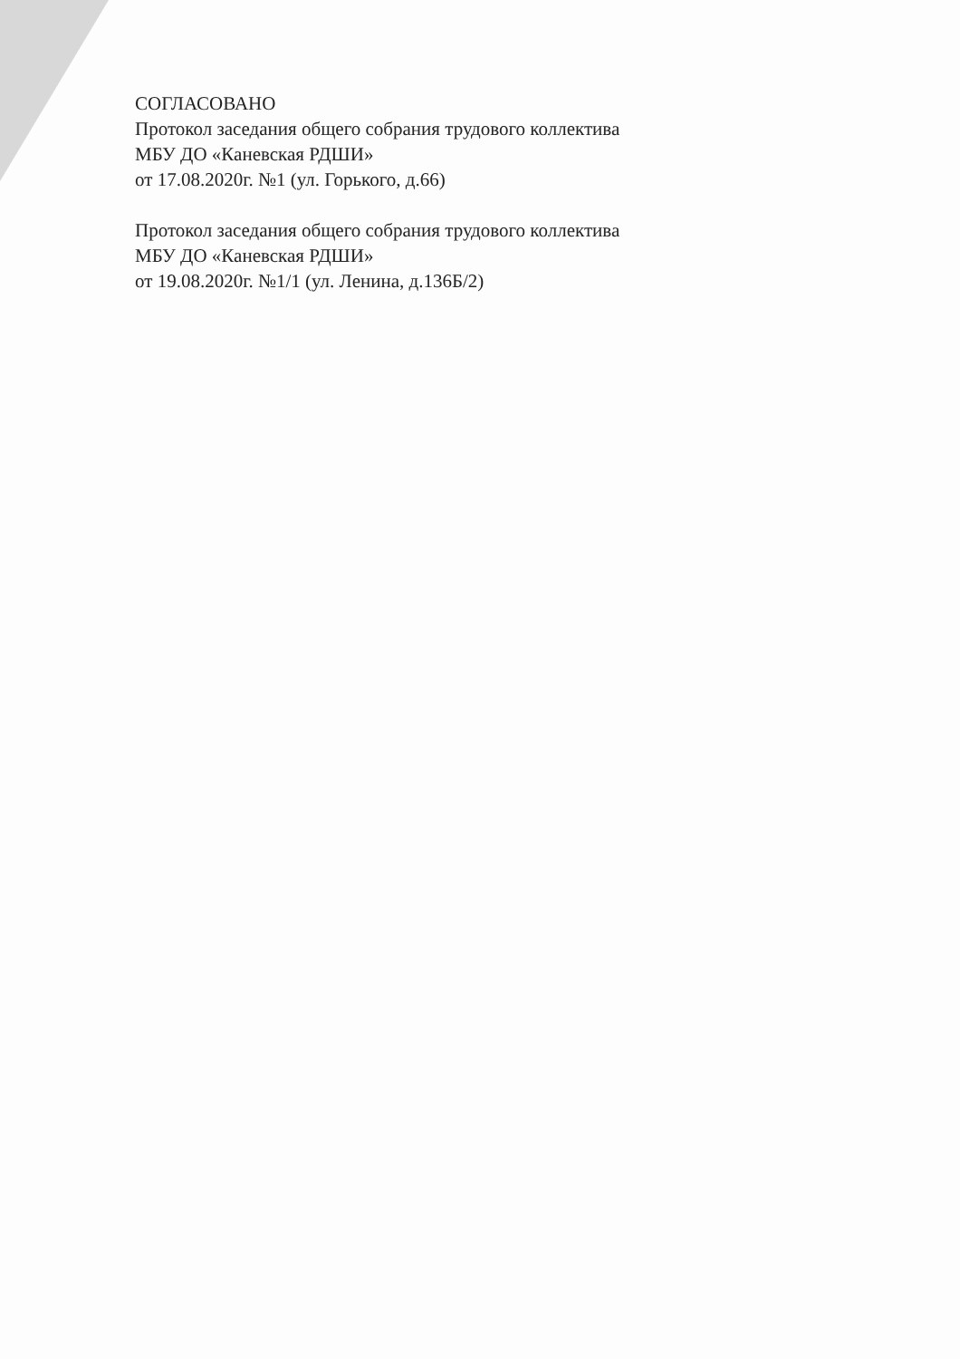СОГЛАСОВАНО
Протокол заседания общего собрания трудового коллектива
МБУ ДО «Каневская РДШИ»
от 17.08.2020г. №1 (ул. Горького, д.66)
Протокол заседания общего собрания трудового коллектива
МБУ ДО «Каневская РДШИ»
от 19.08.2020г. №1/1 (ул. Ленина, д.136Б/2)